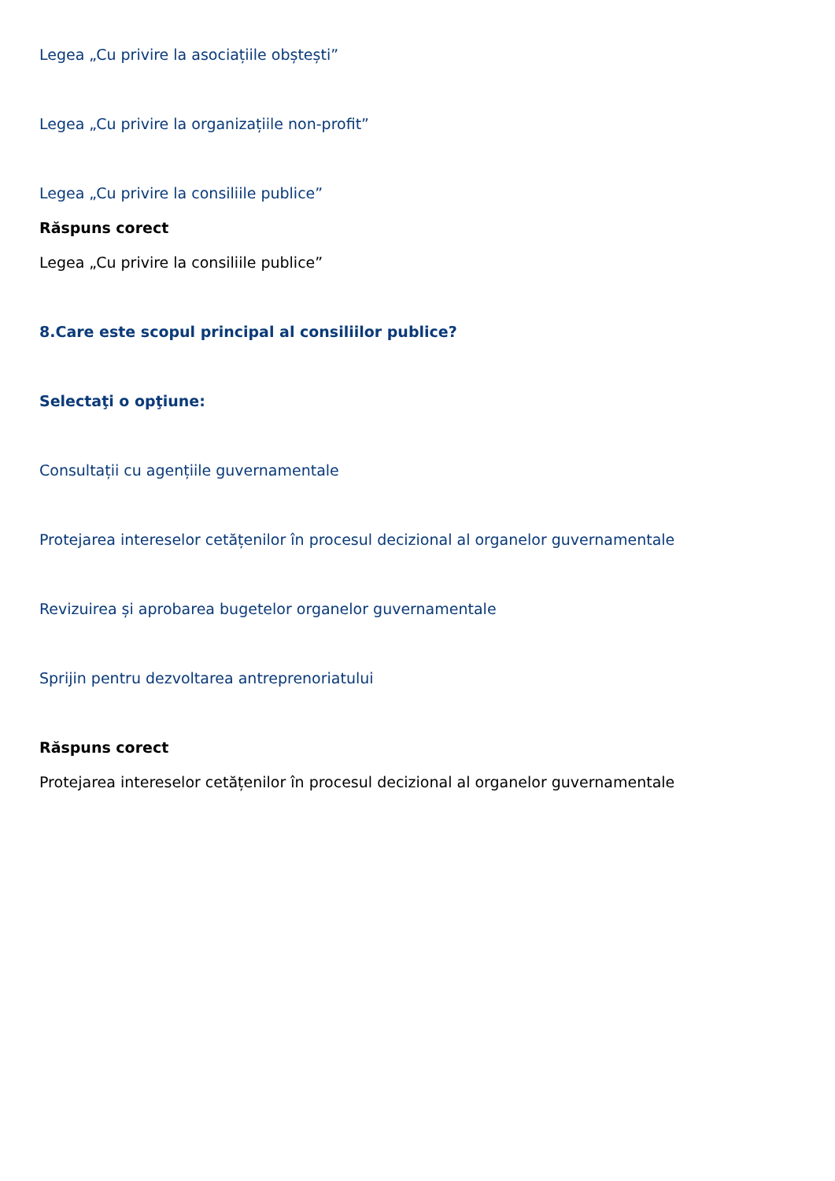Legea „Cu privire la asociațiile obștești”
Legea „Cu privire la organizațiile non-profit”
Legea „Cu privire la consiliile publice”
Răspuns corect
Legea „Cu privire la consiliile publice”
8.Care este scopul principal al consiliilor publice?
Selectaţi o opţiune:
Consultații cu agențiile guvernamentale
Protejarea intereselor cetățenilor în procesul decizional al organelor guvernamentale
Revizuirea și aprobarea bugetelor organelor guvernamentale
Sprijin pentru dezvoltarea antreprenoriatului
Răspuns corect
Protejarea intereselor cetățenilor în procesul decizional al organelor guvernamentale